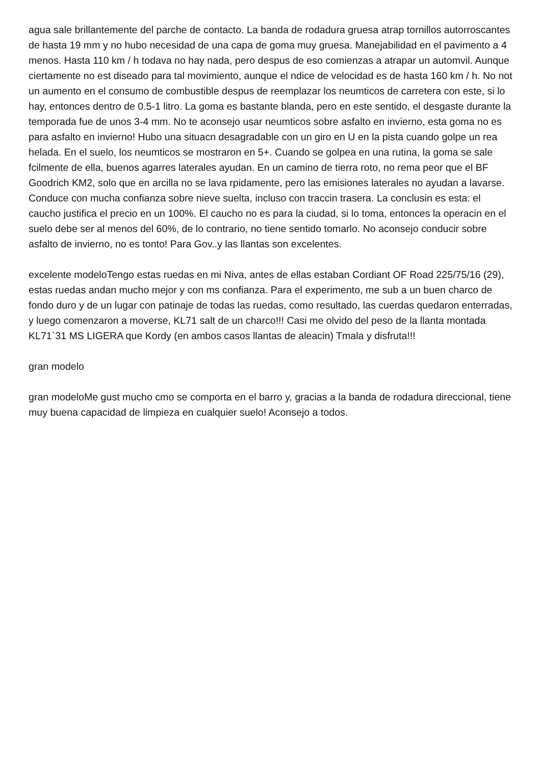agua sale brillantemente del parche de contacto. La banda de rodadura gruesa atrap tornillos autorroscantes de hasta 19 mm y no hubo necesidad de una capa de goma muy gruesa. Manejabilidad en el pavimento a 4 menos. Hasta 110 km / h todava no hay nada, pero despus de eso comienzas a atrapar un automvil. Aunque ciertamente no est diseado para tal movimiento, aunque el ndice de velocidad es de hasta 160 km / h. No not un aumento en el consumo de combustible despus de reemplazar los neumticos de carretera con este, si lo hay, entonces dentro de 0.5-1 litro. La goma es bastante blanda, pero en este sentido, el desgaste durante la temporada fue de unos 3-4 mm. No te aconsejo usar neumticos sobre asfalto en invierno, esta goma no es para asfalto en invierno! Hubo una situacn desagradable con un giro en U en la pista cuando golpe un rea helada. En el suelo, los neumticos se mostraron en 5+. Cuando se golpea en una rutina, la goma se sale fcilmente de ella, buenos agarres laterales ayudan. En un camino de tierra roto, no rema peor que el BF Goodrich KM2, solo que en arcilla no se lava rpidamente, pero las emisiones laterales no ayudan a lavarse. Conduce con mucha confianza sobre nieve suelta, incluso con traccin trasera. La conclusin es esta: el caucho justifica el precio en un 100%. El caucho no es para la ciudad, si lo toma, entonces la operacin en el suelo debe ser al menos del 60%, de lo contrario, no tiene sentido tomarlo. No aconsejo conducir sobre asfalto de invierno, no es tonto! Para Gov..y las llantas son excelentes.
excelente modeloTengo estas ruedas en mi Niva, antes de ellas estaban Cordiant OF Road 225/75/16 (29), estas ruedas andan mucho mejor y con ms confianza. Para el experimento, me sub a un buen charco de fondo duro y de un lugar con patinaje de todas las ruedas, como resultado, las cuerdas quedaron enterradas, y luego comenzaron a moverse, KL71 salt de un charco!!! Casi me olvido del peso de la llanta montada KL71`31 MS LIGERA que Kordy (en ambos casos llantas de aleacin) Tmala y disfruta!!!
gran modelo
gran modeloMe gust mucho cmo se comporta en el barro y, gracias a la banda de rodadura direccional, tiene muy buena capacidad de limpieza en cualquier suelo! Aconsejo a todos.